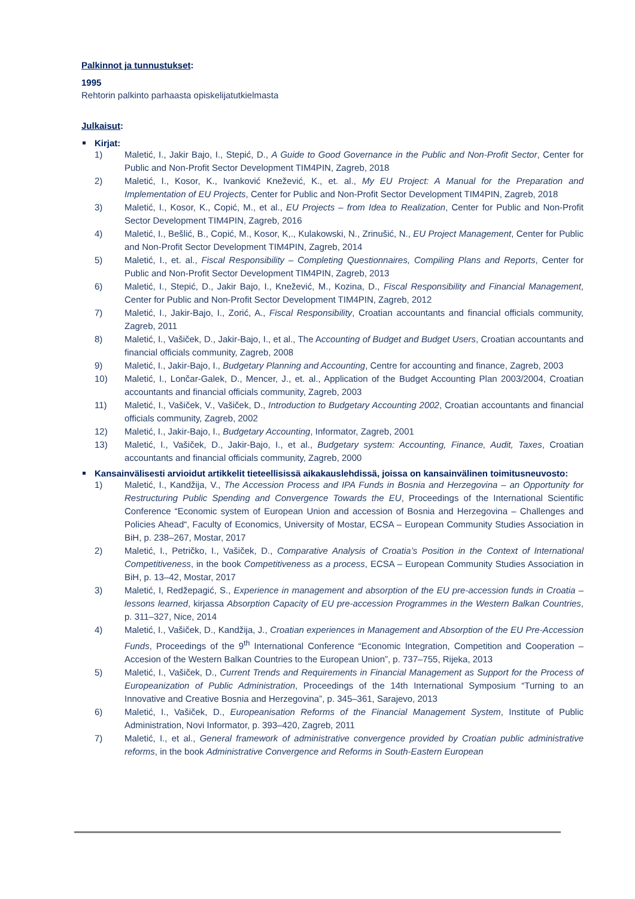Palkinnot ja tunnustukset:
1995
Rehtorin palkinto parhaasta opiskelijatutkielmasta
Julkaisut:
Kirjat:
1) Maletić, I., Jakir Bajo, I., Stepić, D., A Guide to Good Governance in the Public and Non-Profit Sector, Center for Public and Non-Profit Sector Development TIM4PIN, Zagreb, 2018
2) Maletić, I., Kosor, K., Ivanković Knežević, K., et. al., My EU Project: A Manual for the Preparation and Implementation of EU Projects, Center for Public and Non-Profit Sector Development TIM4PIN, Zagreb, 2018
3) Maletić, I., Kosor, K., Copić, M., et al., EU Projects – from Idea to Realization, Center for Public and Non-Profit Sector Development TIM4PIN, Zagreb, 2016
4) Maletić, I., Bešlić, B., Copić, M., Kosor, K,., Kulakowski, N., Zrinušić, N., EU Project Management, Center for Public and Non-Profit Sector Development TIM4PIN, Zagreb, 2014
5) Maletić, I., et. al., Fiscal Responsibility – Completing Questionnaires, Compiling Plans and Reports, Center for Public and Non-Profit Sector Development TIM4PIN, Zagreb, 2013
6) Maletić, I., Stepić, D., Jakir Bajo, I., Knežević, M., Kozina, D., Fiscal Responsibility and Financial Management, Center for Public and Non-Profit Sector Development TIM4PIN, Zagreb, 2012
7) Maletić, I., Jakir-Bajo, I., Zorić, A., Fiscal Responsibility, Croatian accountants and financial officials community, Zagreb, 2011
8) Maletić, I., Vašiček, D., Jakir-Bajo, I., et al., The Accounting of Budget and Budget Users, Croatian accountants and financial officials community, Zagreb, 2008
9) Maletić, I., Jakir-Bajo, I., Budgetary Planning and Accounting, Centre for accounting and finance, Zagreb, 2003
10) Maletić, I., Lončar-Galek, D., Mencer, J., et. al., Application of the Budget Accounting Plan 2003/2004, Croatian accountants and financial officials community, Zagreb, 2003
11) Maletić, I., Vašiček, V., Vašiček, D., Introduction to Budgetary Accounting 2002, Croatian accountants and financial officials community, Zagreb, 2002
12) Maletić, I., Jakir-Bajo, I., Budgetary Accounting, Informator, Zagreb, 2001
13) Maletić, I., Vašiček, D., Jakir-Bajo, I., et al., Budgetary system: Accounting, Finance, Audit, Taxes, Croatian accountants and financial officials community, Zagreb, 2000
Kansainvälisesti arvioidut artikkelit tieteellisissä aikakauslehdissä, joissa on kansainvälinen toimitusneuvosto:
1) Maletić, I., Kandžija, V., The Accession Process and IPA Funds in Bosnia and Herzegovina – an Opportunity for Restructuring Public Spending and Convergence Towards the EU, Proceedings of the International Scientific Conference “Economic system of European Union and accession of Bosnia and Herzegovina – Challenges and Policies Ahead“, Faculty of Economics, University of Mostar, ECSA – European Community Studies Association in BiH, p. 238–267, Mostar, 2017
2) Maletić, I., Petričko, I., Vašiček, D., Comparative Analysis of Croatia’s Position in the Context of International Competitiveness, in the book Competitiveness as a process, ECSA – European Community Studies Association in BiH, p. 13–42, Mostar, 2017
3) Maletić, I, Redžepagić, S., Experience in management and absorption of the EU pre-accession funds in Croatia – lessons learned, kirjassa Absorption Capacity of EU pre-accession Programmes in the Western Balkan Countries, p. 311–327, Nice, 2014
4) Maletić, I., Vašiček, D., Kandžija, J., Croatian experiences in Management and Absorption of the EU Pre-Accession Funds, Proceedings of the 9<sup>th</sup> International Conference “Economic Integration, Competition and Cooperation – Accesion of the Western Balkan Countries to the European Union”, p. 737–755, Rijeka, 2013
5) Maletić, I., Vašiček, D., Current Trends and Requirements in Financial Management as Support for the Process of Europeanization of Public Administration, Proceedings of the 14th International Symposium “Turning to an Innovative and Creative Bosnia and Herzegovina”, p. 345–361, Sarajevo, 2013
6) Maletić, I., Vašiček, D., Europeanisation Reforms of the Financial Management System, Institute of Public Administration, Novi Informator, p. 393–420, Zagreb, 2011
7) Maletić, I., et al., General framework of administrative convergence provided by Croatian public administrative reforms, in the book Administrative Convergence and Reforms in South-Eastern European